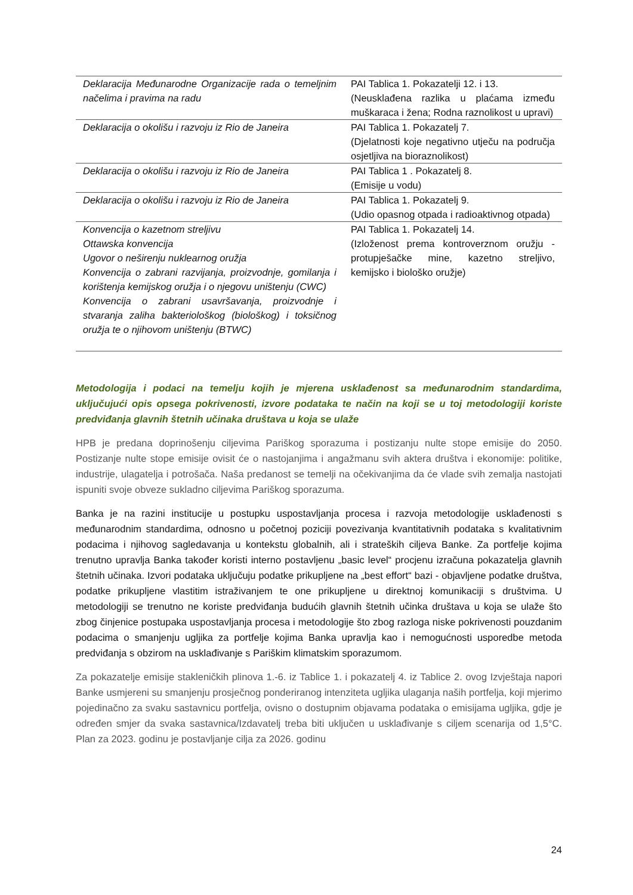| Deklaracija Međunarodne Organizacije rada o temeljnim načelima i pravima na radu | PAI Tablica 1. Pokazatelji 12. i 13. (Neusklađena razlika u plaćama između muškaraca i žena; Rodna raznolikost u upravi) |
| Deklaracija o okolišu i razvoju iz Rio de Janeira | PAI Tablica 1. Pokazatelj 7. (Djelatnosti koje negativno utječu na područja osjetljiva na bioraznolikost) |
| Deklaracija o okolišu i razvoju iz Rio de Janeira | PAI Tablica 1 . Pokazatelj 8. (Emisije u vodu) |
| Deklaracija o okolišu i razvoju iz Rio de Janeira | PAI Tablica 1. Pokazatelj 9. (Udio opasnog otpada i radioaktivnog otpada) |
| Konvencija o kazetnom streljivu Ottawska konvencija Ugovor o neširenju nuklearnog oružja Konvencija o zabrani razvijanja, proizvodnje, gomilanja i korištenja kemijskog oružja i o njegovu uništenju (CWC) Konvencija o zabrani usavršavanja, proizvodnje i stvaranja zaliha bakteriološkog (biološkog) i toksičnog oružja te o njihovom uništenju (BTWC) | PAI Tablica 1. Pokazatelj 14. (Izloženost prema kontroverznom oružju - protupješačke mine, kazetno streljivo, kemijsko i biološko oružje) |
Metodologija i podaci na temelju kojih je mjerena usklađenost sa međunarodnim standardima, uključujući opis opsega pokrivenosti, izvore podataka te način na koji se u toj metodologiji koriste predviđanja glavnih štetnih učinaka društava u koja se ulaže
HPB je predana doprinošenju ciljevima Pariškog sporazuma i postizanju nulte stope emisije do 2050. Postizanje nulte stope emisije ovisit će o nastojanjima i angažmanu svih aktera društva i ekonomije: politike, industrije, ulagatelja i potrošača. Naša predanost se temelji na očekivanjima da će vlade svih zemalja nastojati ispuniti svoje obveze sukladno ciljevima Pariškog sporazuma.
Banka je na razini institucije u postupku uspostavljanja procesa i razvoja metodologije usklađenosti s međunarodnim standardima, odnosno u početnoj poziciji povezivanja kvantitativnih podataka s kvalitativnim podacima i njihovog sagledavanja u kontekstu globalnih, ali i strateških ciljeva Banke. Za portfelje kojima trenutno upravlja Banka također koristi interno postavljenu „basic level“ procjenu izračuna pokazatelja glavnih štetnih učinaka. Izvori podataka uključuju podatke prikupljene na „best effort“ bazi - objavljene podatke društva, podatke prikupljene vlastitim istraživanjem te one prikupljene u direktnoj komunikaciji s društvima. U metodologiji se trenutno ne koriste predviđanja budućih glavnih štetnih učinka društava u koja se ulaže što zbog činjenice postupaka uspostavljanja procesa i metodologije što zbog razloga niske pokrivenosti pouzdanim podacima o smanjenju ugljika za portfelje kojima Banka upravlja kao i nemogućnosti usporedbe metoda predviđanja s obzirom na usklađivanje s Pariškim klimatskim sporazumom.
Za pokazatelje emisije stakleničkih plinova 1.-6. iz Tablice 1. i pokazatelj 4. iz Tablice 2. ovog Izvještaja napori Banke usmjereni su smanjenju prosječnog ponderiranog intenziteta ugljika ulaganja naših portfelja, koji mjerimo pojedinačno za svaku sastavnicu portfelja, ovisno o dostupnim objavama podataka o emisijama ugljika, gdje je određen smjer da svaka sastavnica/Izdavatelj treba biti uključen u usklađivanje s ciljem scenarija od 1,5°C. Plan za 2023. godinu je postavljanje cilja za 2026. godinu
24